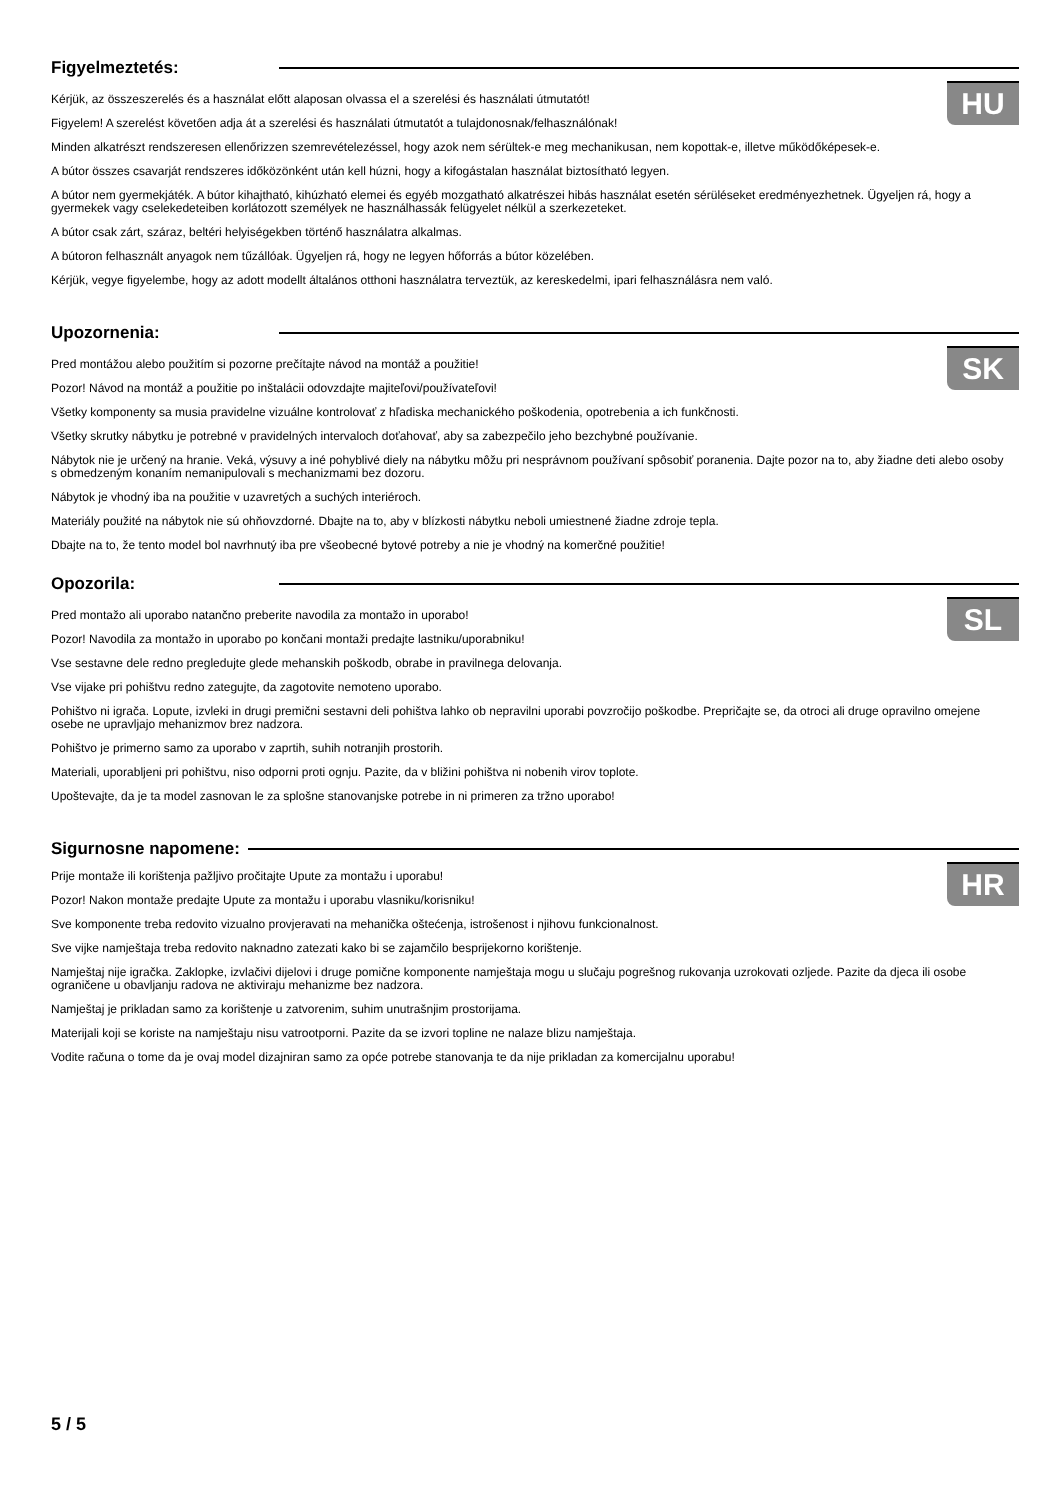Figyelmeztetés:
HU
Kérjük, az összeszerelés és a használat előtt alaposan olvassa el a szerelési és használati útmutatót!
Figyelem! A szerelést követően adja át a szerelési és használati útmutatót a tulajdonosnak/felhasználónak!
Minden alkatrészt rendszeresen ellenőrizzen szemrevételezéssel, hogy azok nem sérültek-e meg mechanikusan, nem kopottak-e, illetve működőképesek-e.
A bútor összes csavarját rendszeres időközönként után kell húzni, hogy a kifogástalan használat biztosítható legyen.
A bútor nem gyermekjáték. A bútor kihajtható, kihúzható elemei és egyéb mozgatható alkatrészei hibás használat esetén sérüléseket eredményezhetnek. Ügyeljen rá, hogy a gyermekek vagy cselekedeteiben korlátozott személyek ne használhassák felügyelet nélkül a szerkezeteket.
A bútor csak zárt, száraz, beltéri helyiségekben történő használatra alkalmas.
A bútoron felhasznált anyagok nem tűzállóak. Ügyeljen rá, hogy ne legyen hőforrás a bútor közelében.
Kérjük, vegye figyelembe, hogy az adott modellt általános otthoni használatra terveztük, az kereskedelmi, ipari felhasználásra nem való.
Upozornenia:
SK
Pred montážou alebo použitím si pozorne prečítajte návod na montáž a použitie!
Pozor! Návod na montáž a použitie po inštalácii odovzdajte majiteľovi/používateľovi!
Všetky komponenty sa musia pravidelne vizuálne kontrolovať z hľadiska mechanického poškodenia, opotrebenia a ich funkčnosti.
Všetky skrutky nábytku je potrebné v pravidelných intervaloch doťahovať, aby sa zabezpečilo jeho bezchybné používanie.
Nábytok nie je určený na hranie. Veká, výsuvy a iné pohyblivé diely na nábytku môžu pri nesprávnom používaní spôsobiť poranenia. Dajte pozor na to, aby žiadne deti alebo osoby s obmedzeným konaním nemanipulovali s mechanizmami bez dozoru.
Nábytok je vhodný iba na použitie v uzavretých a suchých interiéroch.
Materiály použité na nábytok nie sú ohňovzdorné. Dbajte na to, aby v blízkosti nábytku neboli umiestnené žiadne zdroje tepla.
Dbajte na to, že tento model bol navrhnutý iba pre všeobecné bytové potreby a nie je vhodný na komerčné použitie!
Opozorila:
SL
Pred montažo ali uporabo natančno preberite navodila za montažo in uporabo!
Pozor! Navodila za montažo in uporabo po končani montaži predajte lastniku/uporabniku!
Vse sestavne dele redno pregledujte glede mehanskih poškodb, obrabe in pravilnega delovanja.
Vse vijake pri pohištvu redno zategujte, da zagotovite nemoteno uporabo.
Pohištvo ni igrača. Lopute, izvleki in drugi premični sestavni deli pohištva lahko ob nepravilni uporabi povzročijo poškodbe. Prepričajte se, da otroci ali druge opravilno omejene osebe ne upravljajo mehanizmov brez nadzora.
Pohištvo je primerno samo za uporabo v zaprtih, suhih notranjih prostorih.
Materiali, uporabljeni pri pohištvu, niso odporni proti ognju. Pazite, da v bližini pohištva ni nobenih virov toplote.
Upoštevajte, da je ta model zasnovan le za splošne stanovanjske potrebe in ni primeren za tržno uporabo!
Sigurnosne napomene:
HR
Prije montaže ili korištenja pažljivo pročitajte Upute za montažu i uporabu!
Pozor! Nakon montaže predajte Upute za montažu i uporabu vlasniku/korisniku!
Sve komponente treba redovito vizualno provjeravati na mehanička oštećenja, istrošenost i njihovu funkcionalnost.
Sve vijke namještaja treba redovito naknadno zatezati kako bi se zajamčilo besprijekorno korištenje.
Namještaj nije igračka. Zaklopke, izvlačivi dijelovi i druge pomične komponente namještaja mogu u slučaju pogrešnog rukovanja uzrokovati ozljede. Pazite da djeca ili osobe ograničene u obavljanju radova ne aktiviraju mehanizme bez nadzora.
Namještaj je prikladan samo za korištenje u zatvorenim, suhim unutrašnjim prostorijama.
Materijali koji se koriste na namještaju nisu vatrootporni. Pazite da se izvori topline ne nalaze blizu namještaja.
Vodite računa o tome da je ovaj model dizajniran samo za opće potrebe stanovanja te da nije prikladan za komercijalnu uporabu!
5 / 5